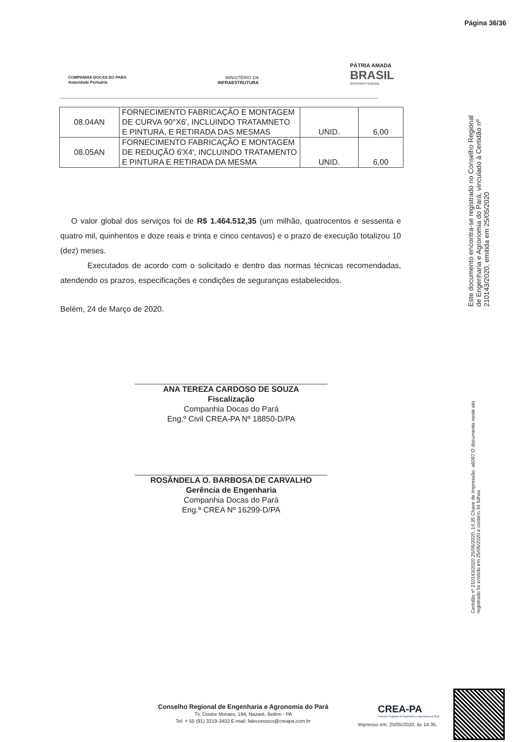Página 36/36
COMPANHIA DOCAS DO PARÁ
Autoridade Portuária
MINISTÉRIO DA
INFRAESTRUTURA
PÁTRIA AMADA
BRASIL
GOVERNO FEDERAL
| 08.04AN | FORNECIMENTO FABRICAÇÃO E MONTAGEM DE CURVA 90°X6', INCLUINDO TRATAMNETO E PINTURA, E RETIRADA DAS MESMAS | UNID. | 6,00 |
| 08.05AN | FORNECIMENTO FABRICAÇÃO E MONTAGEM DE REDUÇÃO 6'X4', INCLUINDO TRATAMENTO E PINTURA E RETIRADA DA MESMA | UNID. | 6,00 |
O valor global dos serviços foi de R$ 1.464.512,35 (um milhão, quatrocentos e sessenta e quatro mil, quinhentos e doze reais e trinta e cinco centavos) e o prazo de execução totalizou 10 (dez) meses.
Executados de acordo com o solicitado e dentro das normas técnicas recomendadas, atendendo os prazos, especificações e condições de seguranças estabelecidos.
Belém, 24 de Março de 2020.
ANA TEREZA CARDOSO DE SOUZA
Fiscalização
Companhia Docas do Pará
Eng.º Civil CREA-PA Nº 18850-D/PA
ROSÂNDELA O. BARBOSA DE CARVALHO
Gerência de Engenharia
Companhia Docas do Pará
Eng.ª CREA Nº 16299-D/PA
Este documento encontra-se registrado no Conselho Regional de Engenharia e Agronomia do Pará, vinculado à Certidão nº 210143/2020, emitida em 25/05/2020
Certidão nº 210143/2020 25/05/2020, 14:35 Chave de Impressão: a6097 O documento neste ato registrado foi emitido em 25/05/2020 e contém 34 folhas
Conselho Regional de Engenharia e Agronomia do Pará
Tv. Doutor Moraes, 194, Nazaré, Belém - PA
Tel: + 55 (91) 3219-3402 E-mail: faleconosco@creapa.com.br
CREA-PA
Conselho Regional de Engenharia e Agronomia do Pará
Impresso em: 25/05/2020, às 14:35.